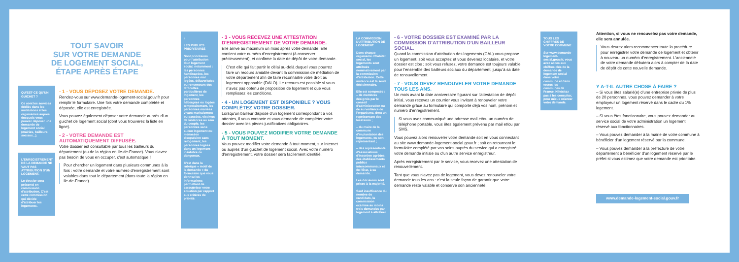TOUT SAVOIR
SUR VOTRE DEMANDE
DE LOGEMENT SOCIAL,
ÉTAPE APRÈS ÉTAPE
QU'EST-CE QU'UN GUICHET ?
Ce sont les services dédiés dans les institutions et les organismes auprès desquels vous pouvez déposer une demande de logement social (mairies, bailleurs sociaux...).
L'ENREGISTREMENT DE LA DEMANDE NE VAUT PAS ATTRIBUTION D'UN LOGEMENT.
Le dossier sera présenté en commission d'attribution. C'est cette commission qui décide d'attribuer les logements.
- 1 - VOUS DÉPOSEZ VOTRE DEMANDE.
Rendez-vous sur www.demande-logement-social.gouv.fr pour remplir le formulaire. Une fois votre demande complétée et déposée, elle est enregistrée.
Vous pouvez également déposer votre demande auprès d'un guichet de logement social (dont vous trouverez la liste en ligne).
- 2 - VOTRE DEMANDE EST AUTOMATIQUEMENT DIFFUSÉE.
Votre dossier est consultable par tous les bailleurs du département (ou de la région en Ile-de-France). Vous n'avez pas besoin de vous en occuper, c'est automatique !
Pour chercher un logement dans plusieurs communes à la fois : votre demande et votre numéro d'enregistrement sont valables dans tout le département (dans toute la région en Ile-de-France).
i
LES PUBLICS PRIORITAIRES
Sont prioritaires pour l'attribution d'un logement social, notamment : les personnes handicapées, les personnes mal logées, défavorisées ou rencontrant des difficultés particulières de logement, les personnes hébergées ou logées temporairement, les personnes mariées vivant maritalement ou pacsées, victimes de violences au sein du couple, les personnes sans aucun logement ou menacées d'expulsion sans relogement, les personnes logées dans un logement insalubre ou dangereux.
C'est dans la rubrique « motif de la demande » du formulaire que vous donnez les informations permettant de caractériser votre situation par rapport aux critères de priorité.
- 3 - VOUS RECEVEZ UNE ATTESTATION D'ENREGISTREMENT DE VOTRE DEMANDE.
Elle arrive au maximum un mois après votre demande. Elle contient votre numéro d'enregistrement (à conserver précieusement), et confirme la date de dépôt de votre demande.
C'est elle qui fait partir le délai au-delà duquel vous pourrez faire un recours amiable devant la commission de médiation de votre département afin de faire reconnaître votre droit au logement opposable (DALO). Le recours est possible si vous n'avez pas obtenu de proposition de logement et que vous remplissez les conditions.
- 4 - UN LOGEMENT EST DISPONIBLE ? VOUS COMPLÉTEZ VOTRE DOSSIER.
Lorsqu'un bailleur dispose d'un logement correspondant à vos attentes, il vous contacte et vous demande de compléter votre dossier avec les pièces justificatives obligatoires.
- 5 - VOUS POUVEZ MODIFIER VOTRE DEMANDE À TOUT MOMENT.
Vous pouvez modifier votre demande à tout moment, sur Internet ou auprès d'un guichet de logement social. Avec votre numéro d'enregistrement, votre dossier sera facilement identifié.
LA COMMISSION D'ATTRIBUTION DE LOGEMENT
Dans chaque organisme d'habitat social, les logements sont attribués nominativement par la commission d'attribution. Cette instance est la seule décisionnaire.
Elle est composée : – de membres désignés par le conseil d'administration ou de surveillance de l'organisme, dont un représentant des locataires ;
– du maire de la commune d'implantation des logements, ou son représentant ;
– des représentants d'associations d'insertion agréées, des établissements publics intercommunaux et de l'État, à sa demande.
Les décisions sont prises à la majorité.
Sauf insuffisance du nombre de candidats, la commission examine au moins trois demandes par logement à attribuer.
- 6 - VOTRE DOSSIER EST EXAMINÉ PAR LA COMMISSION D'ATTRIBUTION D'UN BAILLEUR SOCIAL.
Quand la commission d'attribution des logements (CAL) vous propose un logement, soit vous acceptez et vous devenez locataire, et votre dossier est clos ; soit vous refusez, votre demande est toujours valable pour l'ensemble des bailleurs sociaux du département, jusqu'à sa date de renouvellement.
- 7 - VOUS DEVEZ RENOUVELER VOTRE DEMANDE TOUS LES ANS.
Un mois avant la date anniversaire figurant sur l'attestation de dépôt initial, vous recevez un courrier vous invitant à renouveler votre demande grâce au formulaire qui comporte déjà vos nom, prénom et numéro d'enregistrement.
Si vous avez communiqué une adresse mail et/ou un numéro de téléphone portable, vous êtes également prévenu par mail et/ou par SMS.
Vous pouvez alors renouveler votre demande soit en vous connectant au site www.demande-logement-social.gouv.fr ; soit en retournant le formulaire complété par vos soins auprès du service qui a enregistré votre demande initiale ou d'un autre service enregistreur.
Après enregistrement par le service, vous recevez une attestation de renouvellement.
Tant que vous n'avez pas de logement, vous devez renouveler votre demande tous les ans : c'est la seule façon de garantir que votre demande reste valable et conserve son ancienneté.
TOUS LES CHIFFRES DE VOTRE COMMUNE
Sur www.demande-logement-social.gouv.fr, vous avez accès aux chiffres clés de la demande de logement social dans votre commune et dans toutes les communes de France. N'hésitez pas à les consulter, pour mieux orienter votre demande.
Attention, si vous ne renouvelez pas votre demande, elle sera annulée.
Vous devrez alors recommencer toute la procédure pour enregistrer votre demande de logement et obtenir à nouveau un numéro d'enregistrement. L'ancienneté de votre demande débutera alors à compter de la date de dépôt de cette nouvelle demande.
Y A-T-IL AUTRE CHOSE À FAIRE ?
– Si vous êtes salarié(e) d'une entreprise privée de plus de 20 personnes, vous pouvez demander à votre employeur un logement réservé dans le cadre du 1% logement.
– Si vous êtes fonctionnaire, vous pouvez demander au service social de votre administration un logement réservé aux fonctionnaires.
– Vous pouvez demander à la mairie de votre commune à bénéficier d'un logement réservé par la commune.
– Vous pouvez demander à la préfecture de votre département à bénéficier d'un logement réservé par le préfet si vous estimez que votre demande est prioritaire.
www.demande-logement-social.gouv.fr